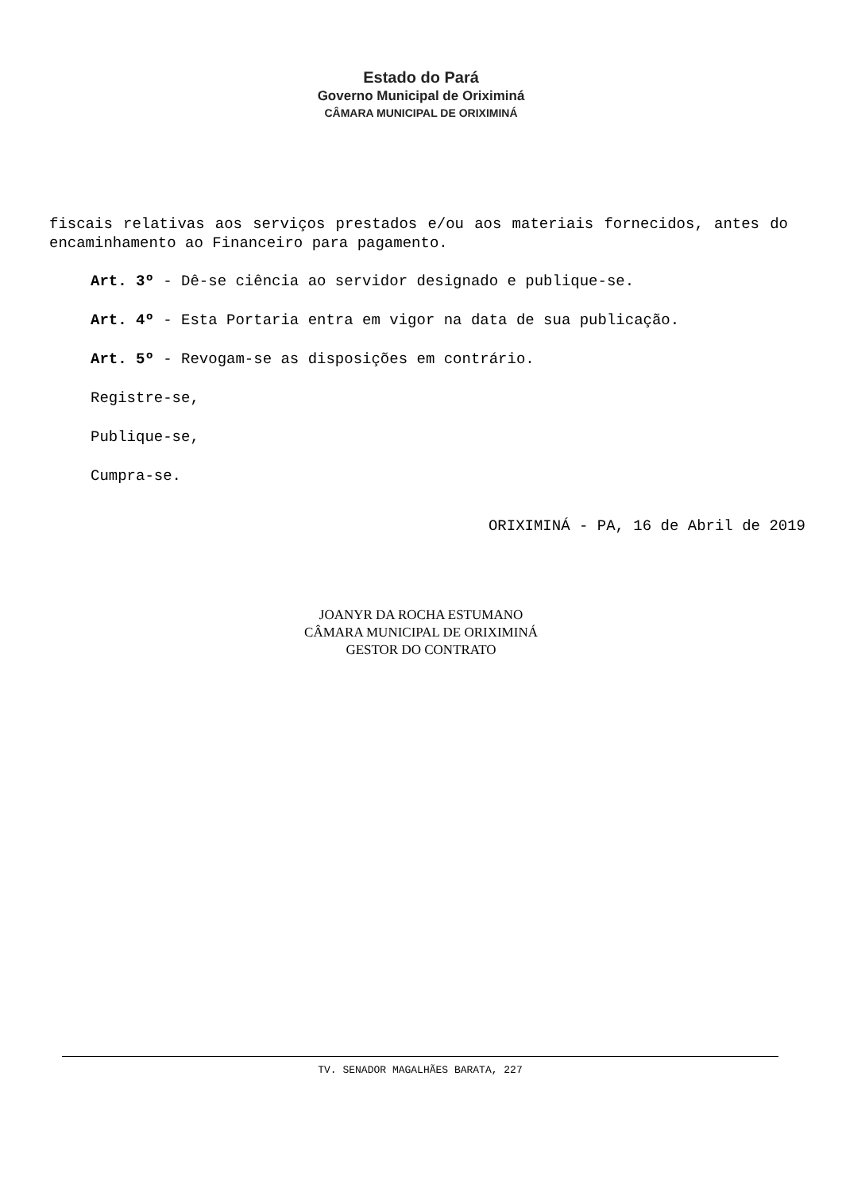Estado do Pará
Governo Municipal de Oriximiná
CÂMARA MUNICIPAL DE ORIXIMINÁ
fiscais relativas aos serviços prestados e/ou aos materiais fornecidos, antes do encaminhamento ao Financeiro para pagamento.
Art. 3º - Dê-se ciência ao servidor designado e publique-se.
Art. 4º - Esta Portaria entra em vigor na data de sua publicação.
Art. 5º - Revogam-se as disposições em contrário.
Registre-se,
Publique-se,
Cumpra-se.
ORIXIMINÁ - PA, 16 de Abril de 2019
JOANYR DA ROCHA ESTUMANO
CÂMARA MUNICIPAL DE ORIXIMINÁ
GESTOR DO CONTRATO
TV. SENADOR MAGALHÃES BARATA, 227